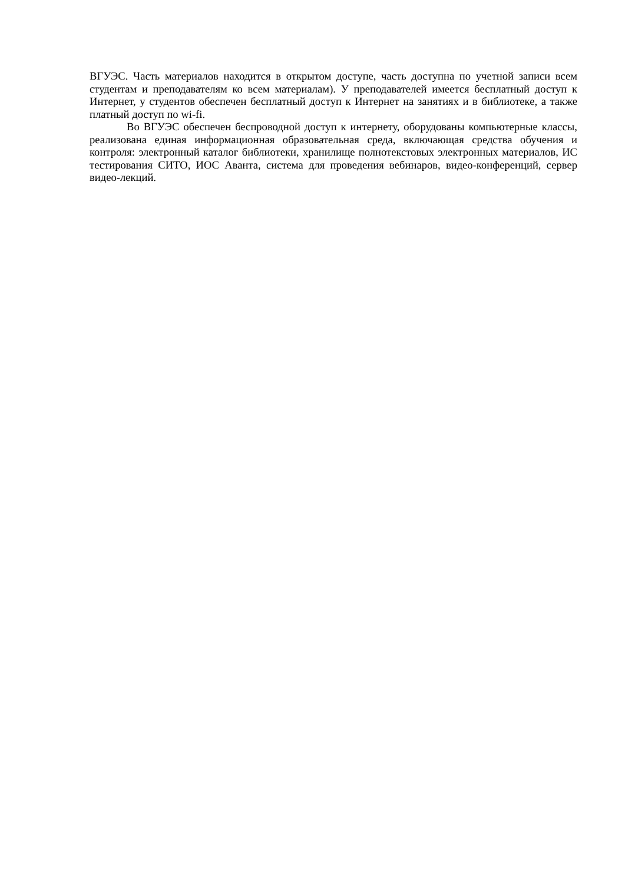ВГУЭС. Часть материалов находится в открытом доступе, часть доступна по учетной записи всем студентам и преподавателям ко всем материалам). У преподавателей имеется бесплатный доступ к Интернет, у студентов обеспечен бесплатный доступ к Интернет на занятиях и в библиотеке, а также платный доступ по wi-fi.
Во ВГУЭС обеспечен беспроводной доступ к интернету, оборудованы компьютерные классы, реализована единая информационная образовательная среда, включающая средства обучения и контроля: электронный каталог библиотеки, хранилище полнотекстовых электронных материалов, ИС тестирования СИТО, ИОС Аванта, система для проведения вебинаров, видео-конференций, сервер видео-лекций.